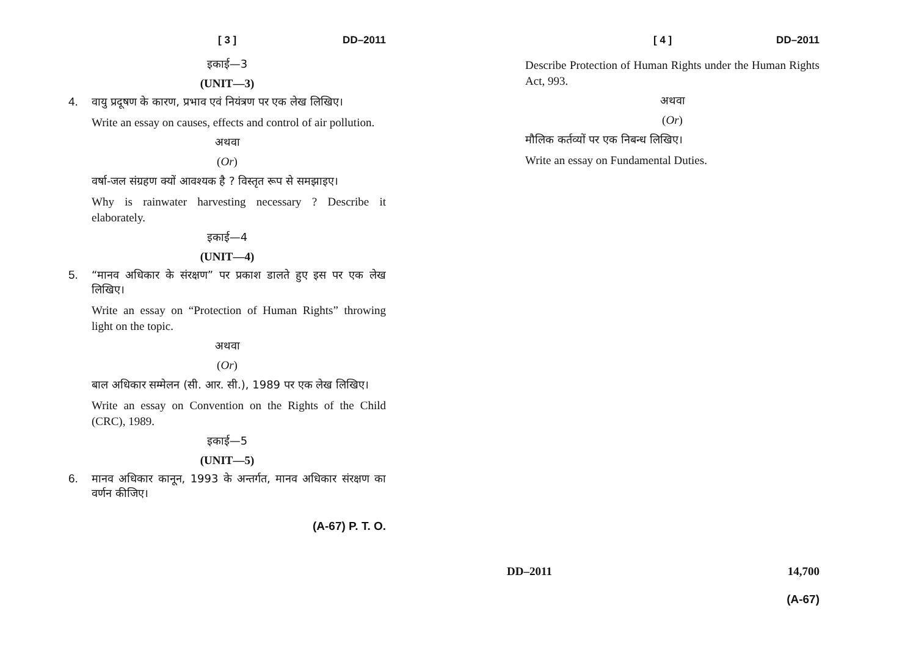[ 3 ] DD–2011
इकाई—3
(UNIT—3)
4. वायु प्रदूषण के कारण, प्रभाव एवं नियंत्रण पर एक लेख लिखिए।
Write an essay on causes, effects and control of air pollution.
अथवा
(Or)
वर्षा-जल संग्रहण क्यों आवश्यक है ? विस्तृत रूप से समझाइए।
Why is rainwater harvesting necessary ? Describe it elaborately.
इकाई—4
(UNIT—4)
5. “मानव अधिकार के संरक्षण” पर प्रकाश डालते हुए इस पर एक लेख लिखिए।
Write an essay on “Protection of Human Rights” throwing light on the topic.
अथवा
(Or)
बाल अधिकार सम्मेलन (सी. आर. सी.), 1989 पर एक लेख लिखिए।
Write an essay on Convention on the Rights of the Child (CRC), 1989.
इकाई—5
(UNIT—5)
6. मानव अधिकार कानून, 1993 के अन्तर्गत, मानव अधिकार संरक्षण का वर्णन कीजिए।
(A-67) P. T. O.
[ 4 ] DD–2011
Describe Protection of Human Rights under the Human Rights Act, 993.
अथवा
(Or)
मौलिक कर्तव्यों पर एक निबन्ध लिखिए।
Write an essay on Fundamental Duties.
DD–2011 14,700
(A-67)